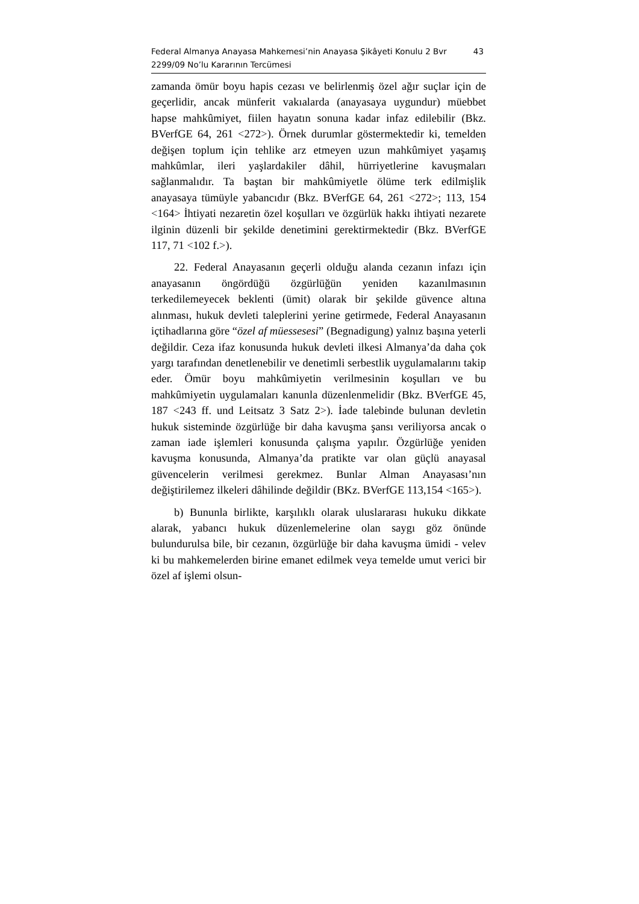Federal Almanya Anayasa Mahkemesi’nin Anayasa Şikâyeti Konulu 2 Bvr
2299/09 No’lu Kararının Tercümesi
43
zamanda ömür boyu hapis cezası ve belirlenmiş özel ağır suçlar için de geçerlidir, ancak münferit vakıalarda (anayasaya uygundur) müebbet hapse mahkûmiyet, fiilen hayatın sonuna kadar infaz edilebilir (Bkz. BVerfGE 64, 261 <272>). Örnek durumlar göstermektedir ki, temelden değişen toplum için tehlike arz etmeyen uzun mahkûmiyet yaşamış mahkûmlar, ileri yaşlardakiler dâhil, hürriyetlerine kavuşmaları sağlanmalıdır. Ta baştan bir mahkûmiyetle ölüme terk edilmişlik anayasaya tümüyle yabancıdır (Bkz. BVerfGE 64, 261 <272>; 113, 154 <164> İhtiyati nezaretin özel koşulları ve özgürlük hakkı ihtiyati nezarete ilginin düzenli bir şekilde denetimini gerektirmektedir (Bkz. BVerfGE 117, 71 <102 f.>).
22. Federal Anayasanın geçerli olduğu alanda cezanın infazı için anayasanın öngördüğü özgürlüğün yeniden kazanılmasının terkedilemeyecek beklenti (ümit) olarak bir şekilde güvence altına alınması, hukuk devleti taleplerini yerine getirmede, Federal Anayasanın içtihadlarına göre “özel af müessesesi” (Begnadigung) yalnız başına yeterli değildir. Ceza ifaz konusunda hukuk devleti ilkesi Almanya’da daha çok yargı tarafından denetlenebilir ve denetimli serbestlik uygulamalarını takip eder. Ömür boyu mahkûmiyetin verilmesinin koşulları ve bu mahkûmiyetin uygulamaları kanunla düzenlenmelidir (Bkz. BVerfGE 45, 187 <243 ff. und Leitsatz 3 Satz 2>). İade talebinde bulunan devletin hukuk sisteminde özgürlüğe bir daha kavuşma şansı veriliyorsa ancak o zaman iade işlemleri konusunda çalışma yapılır. Özgürlüğe yeniden kavuşma konusunda, Almanya’da pratikte var olan güçlü anayasal güvencelerin verilmesi gerekmez. Bunlar Alman Anayasası’nın değiştirilemez ilkeleri dâhilinde değildir (BKz. BVerfGE 113,154 <165>).
b) Bununla birlikte, karşılıklı olarak uluslararası hukuku dikkate alarak, yabancı hukuk düzenlemelerine olan saygı göz önünde bulundurulsa bile, bir cezanın, özgürlüğe bir daha kavuşma ümidi - velev ki bu mahkemelerden birine emanet edilmek veya temelde umut verici bir özel af işlemi olsun-